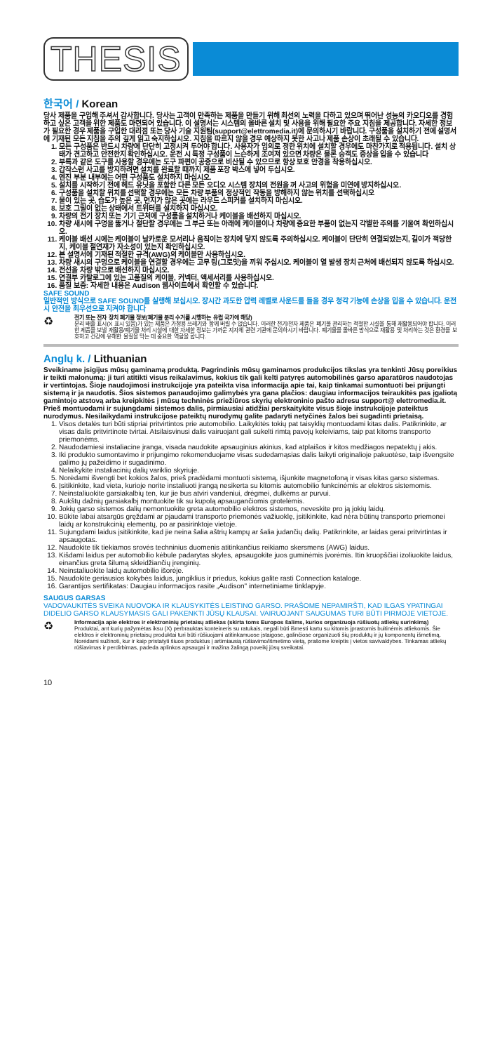THESIS
한국어 / Korean
당사 제품을 구입해 주셔서 감사합니다. 당사는 고객이 만족하는 제품을 만들기 위해 최선의 노력을 다하고 있으며 뛰어난 성능의 카오디오를 경험하고 싶은 고객을 위한 제품도 마련되어 있습니다. 이 설명서는 시스템의 올바른 설치 및 사용을 위해 필요한 주요 지침을 제공합니다. 자세한 정보가 필요한 경우 제품을 구입한 대리점 또는 당사 기술 지원팀(support@elettromedia.it)에 문의하시기 바랍니다. 구성품을 설치하기 전에 설명서에 기재된 모든 지침을 주의 깊게 읽고 숙지하십시오. 지침을 따르지 않을 경우 예상하지 못한 사고나 제품 손상이 초래될 수 있습니다.
1. 모든 구성품은 반드시 차량에 단단히 고정시켜 두어야 합니다. 사용자가 임의로 정한 위치에 설치할 경우에도 마찬가지로 적용됩니다. 설치 상태가 견고하고 안전한지 확인하십시오. 운전 시 특정 구성품이 느슨하게 조여져 있으면 차량은 물론 승객도 중상을 입을 수 있습니다
2. 부록과 같은 도구를 사용할 경우에는 도구 파편이 공중으로 비산될 수 있으므로 항상 보호 안경을 착용하십시오.
3. 갑작스런 사고를 방지하려면 설치를 완료할 때까지 제품 포장 박스에 넣어 두십시오.
4. 엔진 부분 내부에는 어떤 구성품도 설치하지 마십시오.
5. 설치를 시작하기 전에 헤드 유닛을 포함한 다른 모든 오디오 시스템 장치의 전원을 꺼 사고의 위험을 미연에 방지하십시오.
6. 구성품을 설치할 위치를 선택할 경우에는 모든 차량 부품의 정상적인 작동을 방해하지 않는 위치를 선택하십시오
7. 물이 있는 곳, 습도가 높은 곳, 먼지가 많은 곳에는 라우드 스피커를 설치하지 마십시오.
8. 보호 그릴이 없는 상태에서 트위터를 설치하지 마십시오.
9. 차량의 전기 장치 또는 기기 근처에 구성품을 설치하거나 케이블을 배선하지 마십시오.
10. 차량 새시에 구멍을 뚫거나 절단할 경우에는 그 부근 또는 아래에 케이블이나 차량에 중요한 부품이 없는지 각별한 주의를 기울여 확인하십시오.
11. 케이블 배선 시에는 케이블이 날카로운 모서리나 움직이는 장치에 닿지 않도록 주의하십시오. 케이블이 단단히 연결되었는지, 길이가 적당한지, 케이블 절연재가 자소성이 있는지 확인하십시오.
12. 본 설명서에 기재된 적절한 규격(AWG)의 케이블만 사용하십시오.
13. 차량 새시의 구멍으로 케이블을 연결할 경우에는 고무 링(그로밋)을 끼워 주십시오. 케이블이 열 발생 장치 근처에 배선되지 않도록 하십시오.
14. 전선을 차량 밖으로 배선하지 마십시오.
15. 연결부 카탈로그에 있는 고품질의 케이블, 커넥터, 액세서리를 사용하십시오.
16. 품질 보증: 자세한 내용은 Audison 웹사이트에서 확인할 수 있습니다.
SAFE SOUND
일반적인 방식으로 SAFE SOUND를 실행해 보십시오. 장시간 과도한 압력 레벨로 사운드를 들을 경우 청각 기능에 손상을 입을 수 있습니다. 운전 시 안전을 최우선으로 지켜야 합니다
♻
전기 또는 전자 장치 폐기물 정보(폐기물 분리 수거를 시행하는 유럽 국가에 해당)
분리 배출 표시(X 표시 있음)가 있는 제품은 가정용 쓰레기와 함께 버릴 수 없습니다. 이러한 전기/전자 제품은 폐기물 관리하는 적절한 시설을 통해 재활용되어야 합니다. 이러한 제품을 보낼 재활용/폐기물 처리 시설에 대한 자세한 정보는 가까운 지자체 관련 기관에 문의하시기 바랍니다. 폐기물을 올바른 방식으로 재활용 및 처리하는 것은 환경을 보호하고 건강에 유해한 물질을 막는 데 중요한 역할을 합니다.
Anglų k. / Lithuanian
Sveikiname įsigijus mūsų gaminamą produktą. Pagrindinis mūsų gaminamos produkcijos tikslas yra tenkinti Jūsų poreikius ir teikti malonumą: ji turi atitikti visus reikalavimus, kokius tik gali kelti patyręs automobilinės garso aparatūros naudotojas ir vertintojas. Šioje naudojimosi instrukcijoje yra pateikta visa informacija apie tai, kaip tinkamai sumontuoti bei prijungti sistemą ir ja naudotis. Šios sistemos panaudojimo galimybės yra gana plačios: daugiau informacijos teiraukitės pas įgaliotą gamintojo atstovą arba kreipkitės į mūsų techninės priežiūros skyrių elektroninio pašto adresu support@ elettromedia.it. Prieš montuodami ir sujungdami sistemos dalis, pirmiausiai atidžiai perskaitykite visus šioje instrukcijoje pateiktus nurodymus. Nesilaikydami instrukcijose pateiktų nurodymų galite padaryti netyčinės žalos bei sugadinti prietaisą.
1. Visos detalės turi būti stipriai pritvirtintos prie automobilio. Laikykitės tokių pat taisyklių montuodami kitas dalis. Patikrinkite, ar visas dalis pritvirtinote tvirtai. Atsilaisvinusi dalis vairuojant gali sukelti rimtą pavojų keleiviams, taip pat kitoms transporto priemonėms.
2. Naudodamiesi instaliacine įranga, visada naudokite apsauginius akinius, kad atplaišos ir kitos medžiagos nepatektų į akis.
3. Iki produkto sumontavimo ir prijungimo rekomenduojame visas sudedamąsias dalis laikyti originalioje pakuotėse, taip išvengsite galimo jų pažeidimo ir sugadinimo.
4. Nelaikykite instaliacinių dalių variklio skyriuje.
5. Norėdami išvengti bet kokios žalos, prieš pradėdami montuoti sistemą, išjunkite magnetofoną ir visas kitas garso sistemas.
6. Įsitikinkite, kad vieta, kurioje norite instaliuoti įrangą nesikerta su kitomis automobilio funkcinėmis ar elektros sistemomis.
7. Neinstaliuokite garsiakalbių ten, kur jie bus atviri vandeniui, drėgmei, dulkėms ar purvui.
8. Aukštų dažnių garsiakalbį montuokite tik su kupolą apsaugančiomis grotelėmis.
9. Jokių garso sistemos dalių nemontuokite greta automobilio elektros sistemos, neveskite pro ją jokių laidų.
10. Būkite labai atsargūs gręždami ar pjaudami transporto priemonės važiuoklę, įsitikinkite, kad nėra būtinų transporto priemonei laidų ar konstrukcinių elementų, po ar pasirinktoje vietoje.
11. Sujungdami laidus įsitikinkite, kad jie neina šalia aštrių kampų ar šalia judančių dalių. Patikrinkite, ar laidas gerai pritvirtintas ir apsaugotas.
12. Naudokite tik tiekiamos srovės techninius duomenis atitinkančius reikiamo skersmens (AWG) laidus.
13. Kišdami laidus per automobilio kėbule padarytas skyles, apsaugokite juos guminėmis įvorėmis. Itin kruopščiai izoliuokite laidus, einančius greta šilumą skleidžiančių įrenginių.
14. Neinstaliuokite laidų automobilio išorėje.
15. Naudokite geriausios kokybės laidus, jungiklius ir priedus, kokius galite rasti Connection kataloge.
16. Garantijos sertifikatas: Daugiau informacijos rasite „Audison" internetiniame tinklapyje.
SAUGUS GARSAS
VADOVAUKITĖS SVEIKA NUOVOKA IR KLAUSYKITĖS LEISTINO GARSO. PRAŠOME NEPAMIRŠTI, KAD ILGAS YPATINGAI DIDELIO GARSO KLAUSYMASIS GALI PAKENKTI JŪSŲ KLAUSAI. VAIRUOJANT SAUGUMAS TURI BŪTI PIRMOJE VIETOJE.
♻
Informacija apie elektros ir elektroninių prietaisų atliekas (skirta toms Europos šalims, kurios organizuoja rūšiuotų atliekų surinkimą)
Produktai, ant kurių pažymėtas iksu (X) perbrauktas konteineris su ratukais, negali būti išmesti kartu su kitomis įprastomis buitinėmis atliekomis. Šie elektros ir elektroninių prietaisų produktai turi būti rūšiuojami atitinkamuose įstaigose, galinčiose organizuoti šių produktų ir jų komponentų išmetimą. Norėdami sužinoti, kur ir kaip pristatyti šiuos produktus į artimiausią rūšiavimo/išmetimo vietą, prašome kreiptis į vietos savivaldybes. Tinkamas atliekų rūšiavimas ir perdirbimas, padeda aplinkos apsaugai ir mažina žalingą poveikį jūsų sveikatai.
10